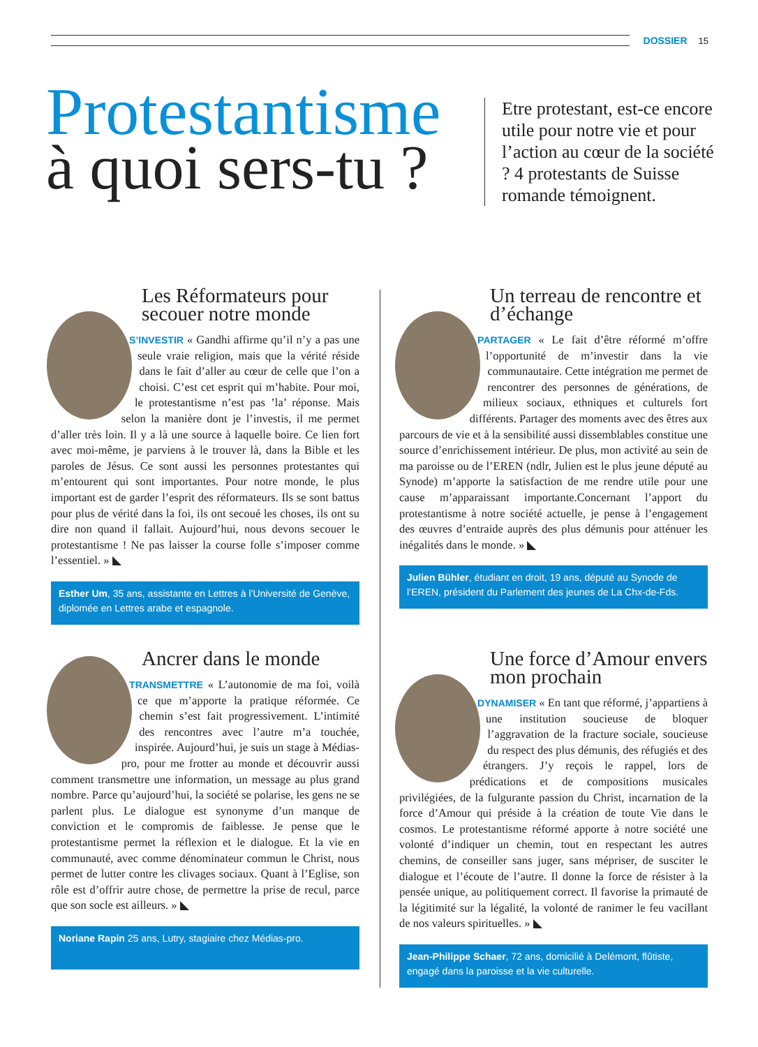DOSSIER 15
Protestantisme
à quoi sers-tu ?
Etre protestant, est-ce encore utile pour notre vie et pour l’action au cœur de la société ? 4 protestants de Suisse romande témoignent.
Les Réformateurs pour secouer notre monde
S’INVESTIR « Gandhi affirme qu’il n’y a pas une seule vraie religion, mais que la vérité réside dans le fait d’aller au cœur de celle que l’on a choisi. C’est cet esprit qui m’habite. Pour moi, le protestantisme n’est pas ’la’ réponse. Mais selon la manière dont je l’investis, il me permet d’aller très loin. Il y a là une source à laquelle boire. Ce lien fort avec moi-même, je parviens à le trouver là, dans la Bible et les paroles de Jésus. Ce sont aussi les personnes protestantes qui m’entourent qui sont importantes. Pour notre monde, le plus important est de garder l’esprit des réformateurs. Ils se sont battus pour plus de vérité dans la foi, ils ont secoué les choses, ils ont su dire non quand il fallait. Aujourd’hui, nous devons secouer le protestantisme ! Ne pas laisser la course folle s’imposer comme l’essentiel. » ◣
Esther Um, 35 ans, assistante en Lettres à l’Université de Genève, diplomée en Lettres arabe et espagnole.
Un terreau de rencontre et d’échange
PARTAGER « Le fait d’être réformé m’offre l’opportunité de m’investir dans la vie communautaire. Cette intégration me permet de rencontrer des personnes de générations, de milieux sociaux, ethniques et culturels fort différents. Partager des moments avec des êtres aux parcours de vie et à la sensibilité aussi dissemblables constitue une source d’enrichissement intérieur. De plus, mon activité au sein de ma paroisse ou de l’EREN (ndlr, Julien est le plus jeune député au Synode) m’apporte la satisfaction de me rendre utile pour une cause m’apparaissant importante.Concernant l’apport du protestantisme à notre société actuelle, je pense à l’engagement des œuvres d’entraide auprès des plus démunis pour atténuer les inégalités dans le monde. » ◣
Julien Bühler, étudiant en droit, 19 ans, député au Synode de l’EREN, président du Parlement des jeunes de La Chx-de-Fds.
Ancrer dans le monde
TRANSMETTRE « L’autonomie de ma foi, voilà ce que m’apporte la pratique réformée. Ce chemin s’est fait progressivement. L’intimité des rencontres avec l’autre m’a touchée, inspirée. Aujourd’hui, je suis un stage à Médias-pro, pour me frotter au monde et découvrir aussi comment transmettre une information, un message au plus grand nombre. Parce qu’aujourd’hui, la société se polarise, les gens ne se parlent plus. Le dialogue est synonyme d’un manque de conviction et le compromis de faiblesse. Je pense que le protestantisme permet la réflexion et le dialogue. Et la vie en communauté, avec comme dénominateur commun le Christ, nous permet de lutter contre les clivages sociaux. Quant à l’Eglise, son rôle est d’offrir autre chose, de permettre la prise de recul, parce que son socle est ailleurs. » ◣
Noriane Rapin 25 ans, Lutry, stagiaire chez Médias-pro.
Une force d’Amour envers mon prochain
DYNAMISER « En tant que réformé, j’appartiens à une institution soucieuse de bloquer l’aggravation de la fracture sociale, soucieuse du respect des plus démunis, des réfugiés et des étrangers. J’y reçois le rappel, lors de prédications et de compositions musicales privilégiées, de la fulgurante passion du Christ, incarnation de la force d’Amour qui préside à la création de toute Vie dans le cosmos. Le protestantisme réformé apporte à notre société une volonté d’indiquer un chemin, tout en respectant les autres chemins, de conseiller sans juger, sans mépriser, de susciter le dialogue et l’écoute de l’autre. Il donne la force de résister à la pensée unique, au politiquement correct. Il favorise la primauté de la légitimité sur la légalité, la volonté de ranimer le feu vacillant de nos valeurs spirituelles. » ◣
Jean-Philippe Schaer, 72 ans, domicilié à Delémont, flûtiste, engagé dans la paroisse et la vie culturelle.